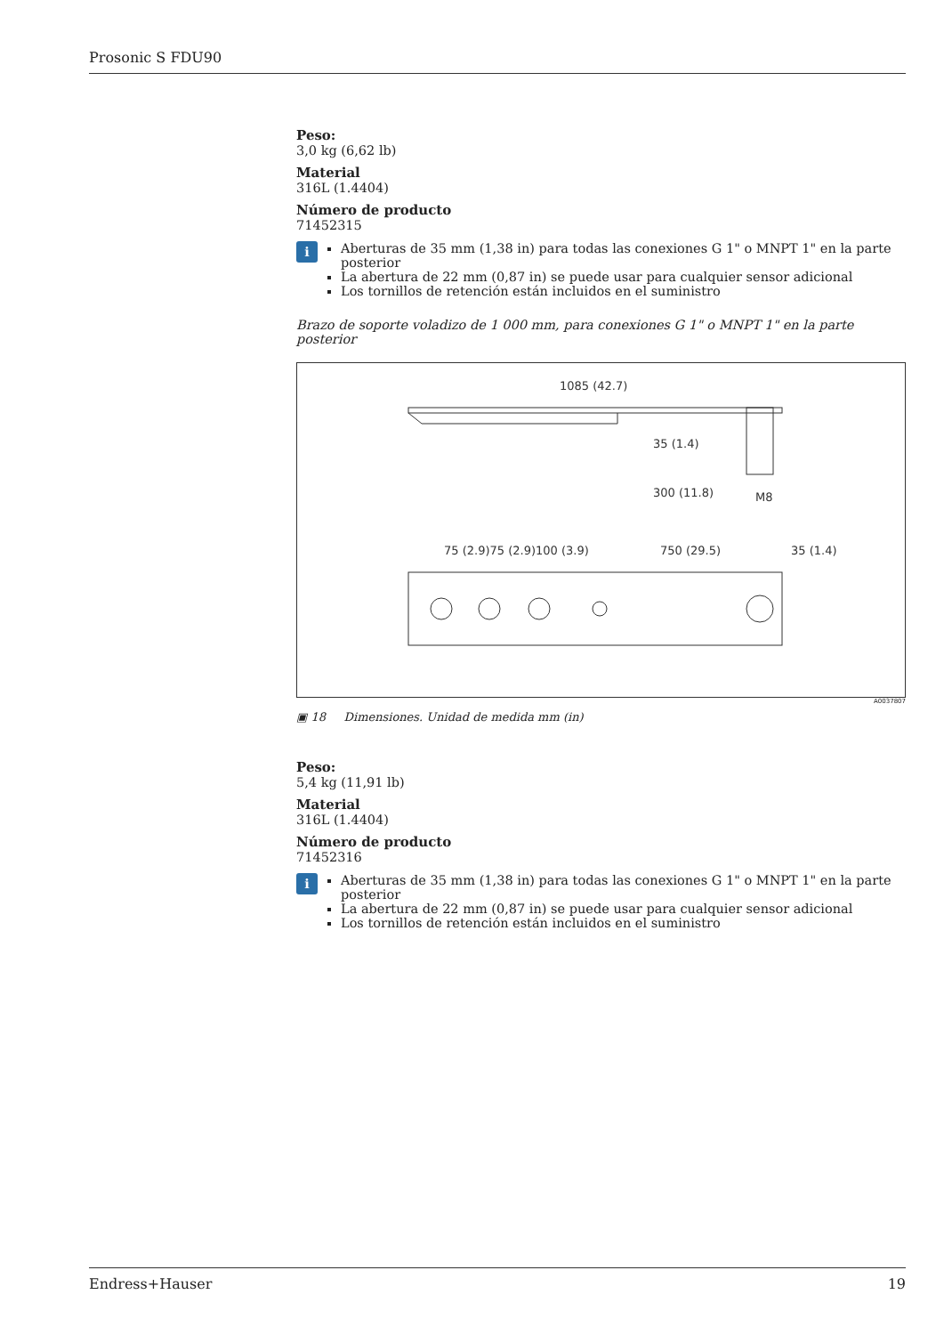Prosonic S FDU90
Peso:
3,0 kg (6,62 lb)
Material
316L (1.4404)
Número de producto
71452315
i
Aberturas de 35 mm (1,38 in) para todas las conexiones G 1" o MNPT 1" en la parte posterior
La abertura de 22 mm (0,87 in) se puede usar para cualquier sensor adicional
Los tornillos de retención están incluidos en el suministro
Brazo de soporte voladizo de 1 000 mm, para conexiones G 1" o MNPT 1" en la parte posterior
1085 (42.7)
35 (1.4)
300 (11.8)
M8
75 (2.9)75 (2.9)100 (3.9)
750 (29.5)
35 (1.4)
20 (0.8) 3 (0.12) 50 (2.0) 100 (3.9) 25 (1.0) 105 (4.1) 35 (1.4) 22 (0.9) 3 (0.12) 6.5 (0.3) 15 (0.6)
A0037807
▣ 18 Dimensiones. Unidad de medida mm (in)
Peso:
5,4 kg (11,91 lb)
Material
316L (1.4404)
Número de producto
71452316
i
Aberturas de 35 mm (1,38 in) para todas las conexiones G 1" o MNPT 1" en la parte posterior
La abertura de 22 mm (0,87 in) se puede usar para cualquier sensor adicional
Los tornillos de retención están incluidos en el suministro
Endress+Hauser 19